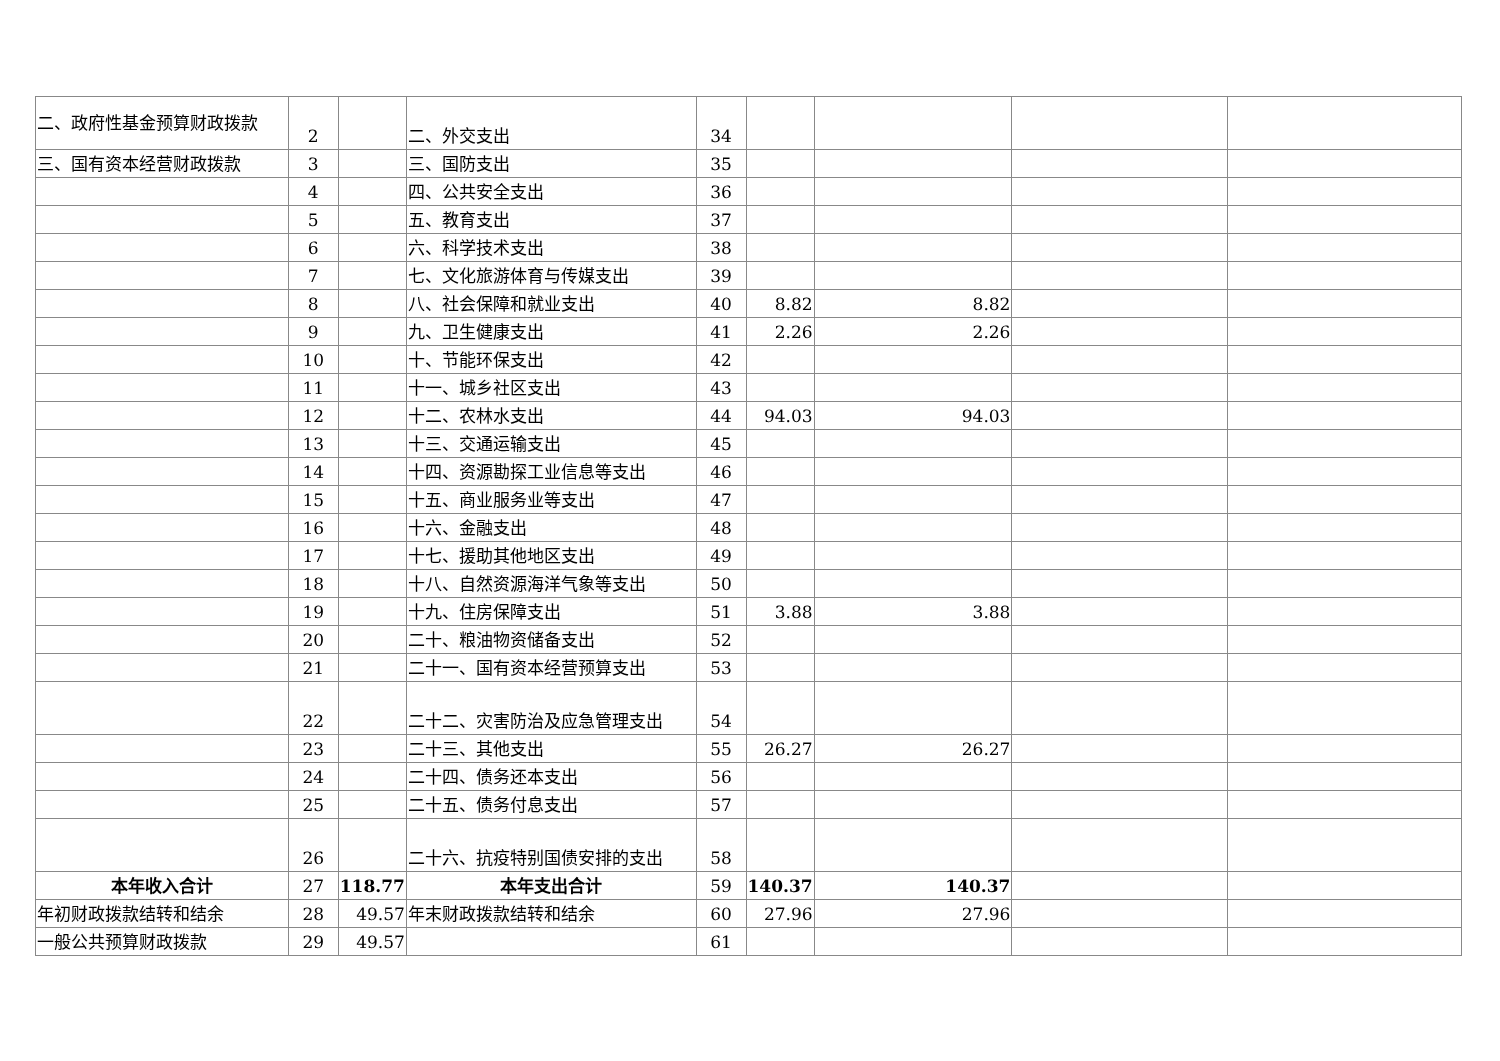| 二、政府性基金预算财政拨款 | 2 | | 二、外交支出 | 34 | | | | |
| 三、国有资本经营财政拨款 | 3 | | 三、国防支出 | 35 | | | | |
| | 4 | | 四、公共安全支出 | 36 | | | | |
| | 5 | | 五、教育支出 | 37 | | | | |
| | 6 | | 六、科学技术支出 | 38 | | | | |
| | 7 | | 七、文化旅游体育与传媒支出 | 39 | | | | |
| | 8 | | 八、社会保障和就业支出 | 40 | 8.82 | 8.82 | | |
| | 9 | | 九、卫生健康支出 | 41 | 2.26 | 2.26 | | |
| | 10 | | 十、节能环保支出 | 42 | | | | |
| | 11 | | 十一、城乡社区支出 | 43 | | | | |
| | 12 | | 十二、农林水支出 | 44 | 94.03 | 94.03 | | |
| | 13 | | 十三、交通运输支出 | 45 | | | | |
| | 14 | | 十四、资源勘探工业信息等支出 | 46 | | | | |
| | 15 | | 十五、商业服务业等支出 | 47 | | | | |
| | 16 | | 十六、金融支出 | 48 | | | | |
| | 17 | | 十七、援助其他地区支出 | 49 | | | | |
| | 18 | | 十八、自然资源海洋气象等支出 | 50 | | | | |
| | 19 | | 十九、住房保障支出 | 51 | 3.88 | 3.88 | | |
| | 20 | | 二十、粮油物资储备支出 | 52 | | | | |
| | 21 | | 二十一、国有资本经营预算支出 | 53 | | | | |
| | 22 | | 二十二、灾害防治及应急管理支出 | 54 | | | | |
| | 23 | | 二十三、其他支出 | 55 | 26.27 | 26.27 | | |
| | 24 | | 二十四、债务还本支出 | 56 | | | | |
| | 25 | | 二十五、债务付息支出 | 57 | | | | |
| | 26 | | 二十六、抗疫特别国债安排的支出 | 58 | | | | |
| 本年收入合计 | 27 | 118.77 | 本年支出合计 | 59 | 140.37 | 140.37 | | |
| 年初财政拨款结转和结余 | 28 | 49.57 | 年末财政拨款结转和结余 | 60 | 27.96 | 27.96 | | |
| 一般公共预算财政拨款 | 29 | 49.57 | | 61 | | | | |